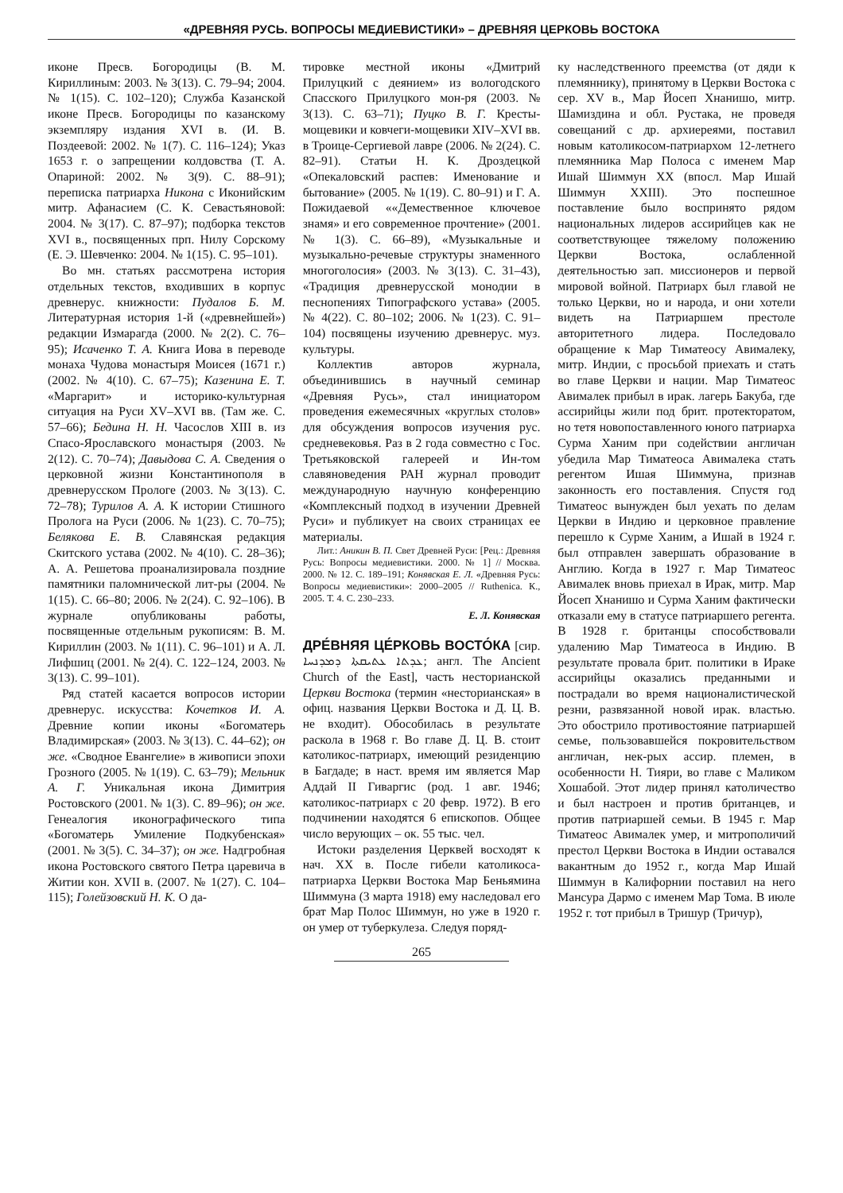«ДРЕВНЯЯ РУСЬ. ВОПРОСЫ МЕДИЕВИСТИКИ» – ДРЕВНЯЯ ЦЕРКОВЬ ВОСТОКА
иконе Пресв. Богородицы (В. М. Кириллиным: 2003. № 3(13). С. 79–94; 2004. № 1(15). С. 102–120); Служба Казанской иконе Пресв. Богородицы по казанскому экземпляру издания XVI в. (И. В. Поздеевой: 2002. № 1(7). С. 116–124); Указ 1653 г. о запрещении колдовства (Т. А. Опариной: 2002. № 3(9). С. 88–91); переписка патриарха Никона с Иконийским митр. Афанасием (С. К. Севастьяновой: 2004. № 3(17). С. 87–97); подборка текстов XVI в., посвященных прп. Нилу Сорскому (Е. Э. Шевченко: 2004. № 1(15). С. 95–101).
Во мн. статьях рассмотрена история отдельных текстов, входивших в корпус древнерус. книжности: Пудалов Б. М. Литературная история 1-й («древнейшей») редакции Измарагда (2000. № 2(2). С. 76–95); Исаченко Т. А. Книга Иова в переводе монаха Чудова монастыря Моисея (1671 г.) (2002. № 4(10). С. 67–75); Казенина Е. Т. «Маргарит» и историко-культурная ситуация на Руси XV–XVI вв. (Там же. С. 57–66); Бедина Н. Н. Часослов XIII в. из Спасо-Ярославского монастыря (2003. № 2(12). С. 70–74); Давыдова С. А. Сведения о церковной жизни Константинополя в древнерусском Прологе (2003. № 3(13). С. 72–78); Турилов А. А. К истории Стишного Пролога на Руси (2006. № 1(23). С. 70–75); Белякова Е. В. Славянская редакция Скитского устава (2002. № 4(10). С. 28–36); А. А. Решетова проанализировала поздние памятники паломнической лит-ры (2004. № 1(15). С. 66–80; 2006. № 2(24). С. 92–106). В журнале опубликованы работы, посвященные отдельным рукописям: В. М. Кириллин (2003. № 1(11). С. 96–101) и А. Л. Лифшиц (2001. № 2(4). С. 122–124, 2003. № 3(13). С. 99–101).
Ряд статей касается вопросов истории древнерус. искусства: Кочетков И. А. Древние копии иконы «Богоматерь Владимирская» (2003. № 3(13). С. 44–62); он же. «Сводное Евангелие» в живописи эпохи Грозного (2005. № 1(19). С. 63–79); Мельник А. Г. Уникальная икона Димитрия Ростовского (2001. № 1(3). С. 89–96); он же. Генеалогия иконографического типа «Богоматерь Умиление Подкубенская» (2001. № 3(5). С. 34–37); он же. Надгробная икона Ростовского святого Петра царевича в Житии кон. XVII в. (2007. № 1(27). С. 104–115); Голейзовский Н. К. О да-
тировке местной иконы «Дмитрий Прилуцкий с деянием» из вологодского Спасского Прилуцкого мон-ря (2003. № 3(13). С. 63–71); Пуцко В. Г. Кресты-мощевики и ковчеги-мощевики XIV–XVI вв. в Троице-Сергиевой лавре (2006. № 2(24). С. 82–91). Статьи Н. К. Дроздецкой «Опекаловский распев: Именование и бытование» (2005. № 1(19). С. 80–91) и Г. А. Пожидаевой ««Демественное ключевое знамя» и его современное прочтение» (2001. № 1(3). С. 66–89), «Музыкальные и музыкально-речевые структуры знаменного многоголосия» (2003. № 3(13). С. 31–43), «Традиция древнерусской монодии в песнопениях Типографского устава» (2005. № 4(22). С. 80–102; 2006. № 1(23). С. 91–104) посвящены изучению древнерус. муз. культуры.
Коллектив авторов журнала, объединившись в научный семинар «Древняя Русь», стал инициатором проведения ежемесячных «круглых столов» для обсуждения вопросов изучения рус. средневековья. Раз в 2 года совместно с Гос. Третьяковской галереей и Ин-том славяноведения РАН журнал проводит международную научную конференцию «Комплексный подход в изучении Древней Руси» и публикует на своих страницах ее материалы.
Лит.: Аникин В. П. Свет Древней Руси: [Рец.: Древняя Русь: Вопросы медиевистики. 2000. № 1] // Москва. 2000. № 12. С. 189–191; Конявская Е. Л. «Древняя Русь: Вопросы медиевистики»: 2000–2005 // Ruthenica. К., 2005. Т. 4. С. 230–233.
Е. Л. Конявская
ДРЕ́ВНЯЯ ЦЕ́РКОВЬ ВОСТО́КА [сир. ܥܕܬܐ ܥܬܝܩܬܐ ܕܡܕܢܚܐ; англ. The Ancient Church of the East], часть несторианской Церкви Востока (термин «несторианская» в офиц. названия Церкви Востока и Д. Ц. В. не входит). Обособилась в результате раскола в 1968 г. Во главе Д. Ц. В. стоит католикос-патриарх, имеющий резиденцию в Багдаде; в наст. время им является Мар Аддай II Гиваргис (род. 1 авг. 1946; католикос-патриарх с 20 февр. 1972). В его подчинении находятся 6 епископов. Общее число верующих – ок. 55 тыс. чел.
Истоки разделения Церквей восходят к нач. XX в. После гибели католикоса-патриарха Церкви Востока Мар Беньямина Шиммуна (3 марта 1918) ему наследовал его брат Мар Полос Шиммун, но уже в 1920 г. он умер от туберкулеза. Следуя поряд-
ку наследственного преемства (от дяди к племяннику), принятому в Церкви Востока с сер. XV в., Мар Йосеп Хнанишо, митр. Шамиздина и обл. Рустака, не проведя совещаний с др. архиереями, поставил новым католикосом-патриархом 12-летнего племянника Мар Полоса с именем Мар Ишай Шиммун XX (впосл. Мар Ишай Шиммун XXIII). Это поспешное поставление было воспринято рядом национальных лидеров ассирийцев как не соответствующее тяжелому положению Церкви Востока, ослабленной деятельностью зап. миссионеров и первой мировой войной. Патриарх был главой не только Церкви, но и народа, и они хотели видеть на Патриаршем престоле авторитетного лидера. Последовало обращение к Мар Тиматеосу Авималеку, митр. Индии, с просьбой приехать и стать во главе Церкви и нации. Мар Тиматеос Авималек прибыл в ирак. лагерь Бакуба, где ассирийцы жили под брит. протекторатом, но тетя новопоставленного юного патриарха Сурма Ханим при содействии англичан убедила Мар Тиматеоса Авималека стать регентом Ишая Шиммуна, признав законность его поставления. Спустя год Тиматеос вынужден был уехать по делам Церкви в Индию и церковное правление перешло к Сурме Ханим, а Ишай в 1924 г. был отправлен завершать образование в Англию. Когда в 1927 г. Мар Тиматеос Авималек вновь приехал в Ирак, митр. Мар Йосеп Хнанишо и Сурма Ханим фактически отказали ему в статусе патриаршего регента. В 1928 г. британцы способствовали удалению Мар Тиматеоса в Индию. В результате провала брит. политики в Ираке ассирийцы оказались преданными и пострадали во время националистической резни, развязанной новой ирак. властью. Это обострило противостояние патриаршей семье, пользовавшейся покровительством англичан, нек-рых ассир. племен, в особенности Н. Тияри, во главе с Маликом Хошабой. Этот лидер принял католичество и был настроен и против британцев, и против патриаршей семьи. В 1945 г. Мар Тиматеос Авималек умер, и митрополичий престол Церкви Востока в Индии оставался вакантным до 1952 г., когда Мар Ишай Шиммун в Калифорнии поставил на него Мансура Дармо с именем Мар Тома. В июле 1952 г. тот прибыл в Тришур (Тричур),
265